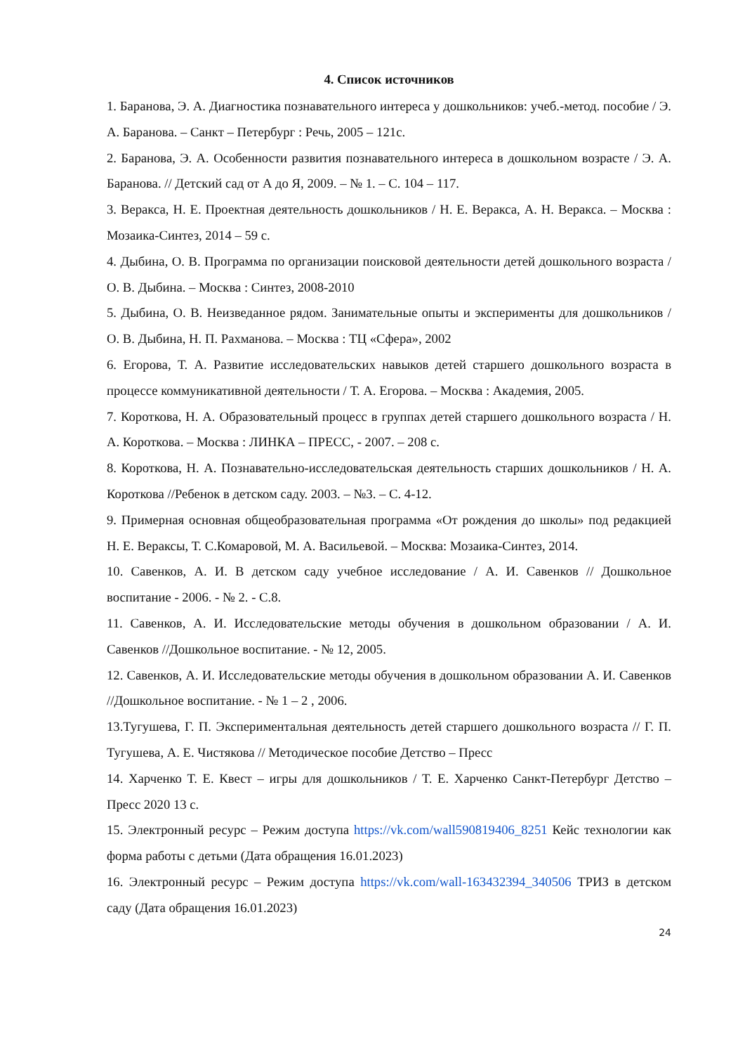4. Список источников
1. Баранова, Э. А. Диагностика познавательного интереса у дошкольников: учеб.-метод. пособие / Э. А. Баранова. – Санкт – Петербург : Речь, 2005 – 121с.
2. Баранова, Э. А. Особенности развития познавательного интереса в дошкольном возрасте / Э. А. Баранова. // Детский сад от А до Я, 2009. – № 1. – С. 104 – 117.
3. Веракса, Н. Е. Проектная деятельность дошкольников / Н. Е. Веракса, А. Н. Веракса. – Москва : Мозаика-Синтез, 2014 – 59 с.
4. Дыбина, О. В. Программа по организации поисковой деятельности детей дошкольного возраста / О. В. Дыбина. – Москва : Синтез, 2008-2010
5. Дыбина, О. В. Неизведанное рядом. Занимательные опыты и эксперименты для дошкольников / О. В. Дыбина, Н. П. Рахманова. – Москва : ТЦ «Сфера», 2002
6. Егорова, Т. А. Развитие исследовательских навыков детей старшего дошкольного возраста в процессе коммуникативной деятельности / Т. А. Егорова. – Москва : Академия, 2005.
7. Короткова, Н. А. Образовательный процесс в группах детей старшего дошкольного возраста / Н. А. Короткова. – Москва : ЛИНКА – ПРЕСС, - 2007. – 208 с.
8. Короткова, Н. А. Познавательно-исследовательская деятельность старших дошкольников / Н. А. Короткова //Ребенок в детском саду. 2003. – №3. – С. 4-12.
9. Примерная основная общеобразовательная программа «От рождения до школы» под редакцией Н. Е. Вераксы, Т. С.Комаровой, М. А. Васильевой. – Москва: Мозаика-Синтез, 2014.
10. Савенков, А. И. В детском саду учебное исследование / А. И. Савенков // Дошкольное воспитание - 2006. - № 2. - С.8.
11. Савенков, А. И. Исследовательские методы обучения в дошкольном образовании / А. И. Савенков //Дошкольное воспитание. - № 12, 2005.
12. Савенков, А. И. Исследовательские методы обучения в дошкольном образовании А. И. Савенков //Дошкольное воспитание. - № 1 – 2 , 2006.
13.Тугушева, Г. П. Экспериментальная деятельность детей старшего дошкольного возраста // Г. П. Тугушева, А. Е. Чистякова // Методическое пособие Детство – Пресс
14. Харченко Т. Е. Квест – игры для дошкольников / Т. Е. Харченко Санкт-Петербург Детство – Пресс 2020 13 с.
15. Электронный ресурс – Режим доступа https://vk.com/wall590819406_8251 Кейс технологии как форма работы с детьми (Дата обращения 16.01.2023)
16. Электронный ресурс – Режим доступа https://vk.com/wall-163432394_340506 ТРИЗ в детском саду (Дата обращения 16.01.2023)
24